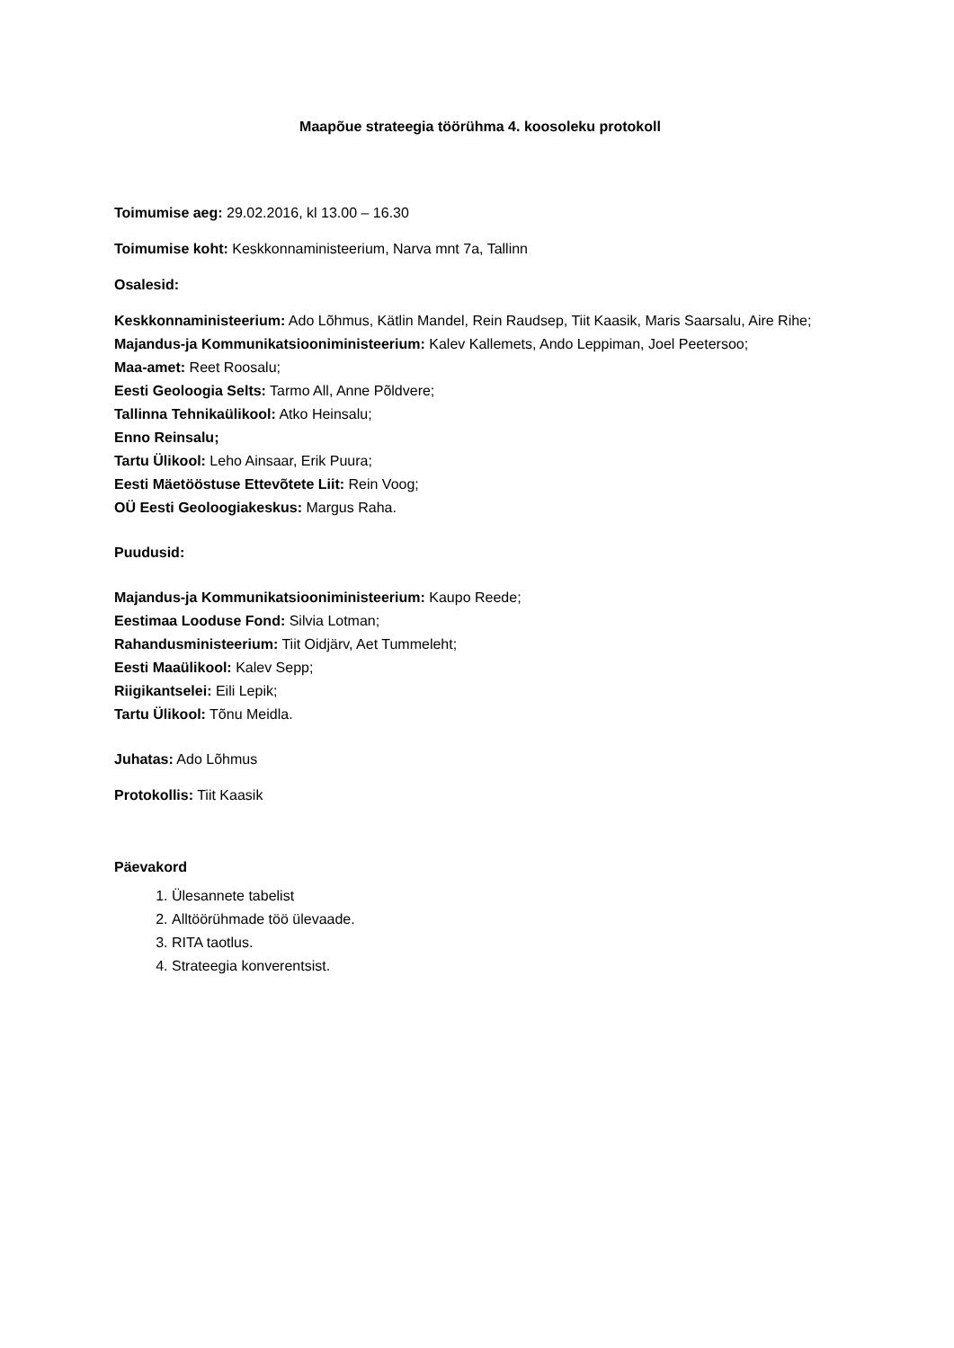Maapõue strateegia töörühma 4. koosoleku protokoll
Toimumise aeg: 29.02.2016, kl 13.00 – 16.30
Toimumise koht: Keskkonnaministeerium, Narva mnt 7a, Tallinn
Osalesid:
Keskkonnaministeerium: Ado Lõhmus, Kätlin Mandel, Rein Raudsep, Tiit Kaasik, Maris Saarsalu, Aire Rihe;
Majandus-ja Kommunikatsiooniministeerium: Kalev Kallemets, Ando Leppiman, Joel Peetersoo;
Maa-amet: Reet Roosalu;
Eesti Geoloogia Selts: Tarmo All, Anne Põldvere;
Tallinna Tehnikaülikool: Atko Heinsalu;
Enno Reinsalu;
Tartu Ülikool: Leho Ainsaar, Erik Puura;
Eesti Mäetööstuse Ettevõtete Liit: Rein Voog;
OÜ Eesti Geoloogiakeskus: Margus Raha.
Puudusid:
Majandus-ja Kommunikatsiooniministeerium: Kaupo Reede;
Eestimaa Looduse Fond: Silvia Lotman;
Rahandusministeerium: Tiit Oidjärv, Aet Tummeleht;
Eesti Maaülikool: Kalev Sepp;
Riigikantselei: Eili Lepik;
Tartu Ülikool: Tõnu Meidla.
Juhatas: Ado Lõhmus
Protokollis: Tiit Kaasik
Päevakord
1. Ülesannete tabelist
2. Alltöörühmade töö ülevaade.
3. RITA taotlus.
4. Strateegia konverentsist.